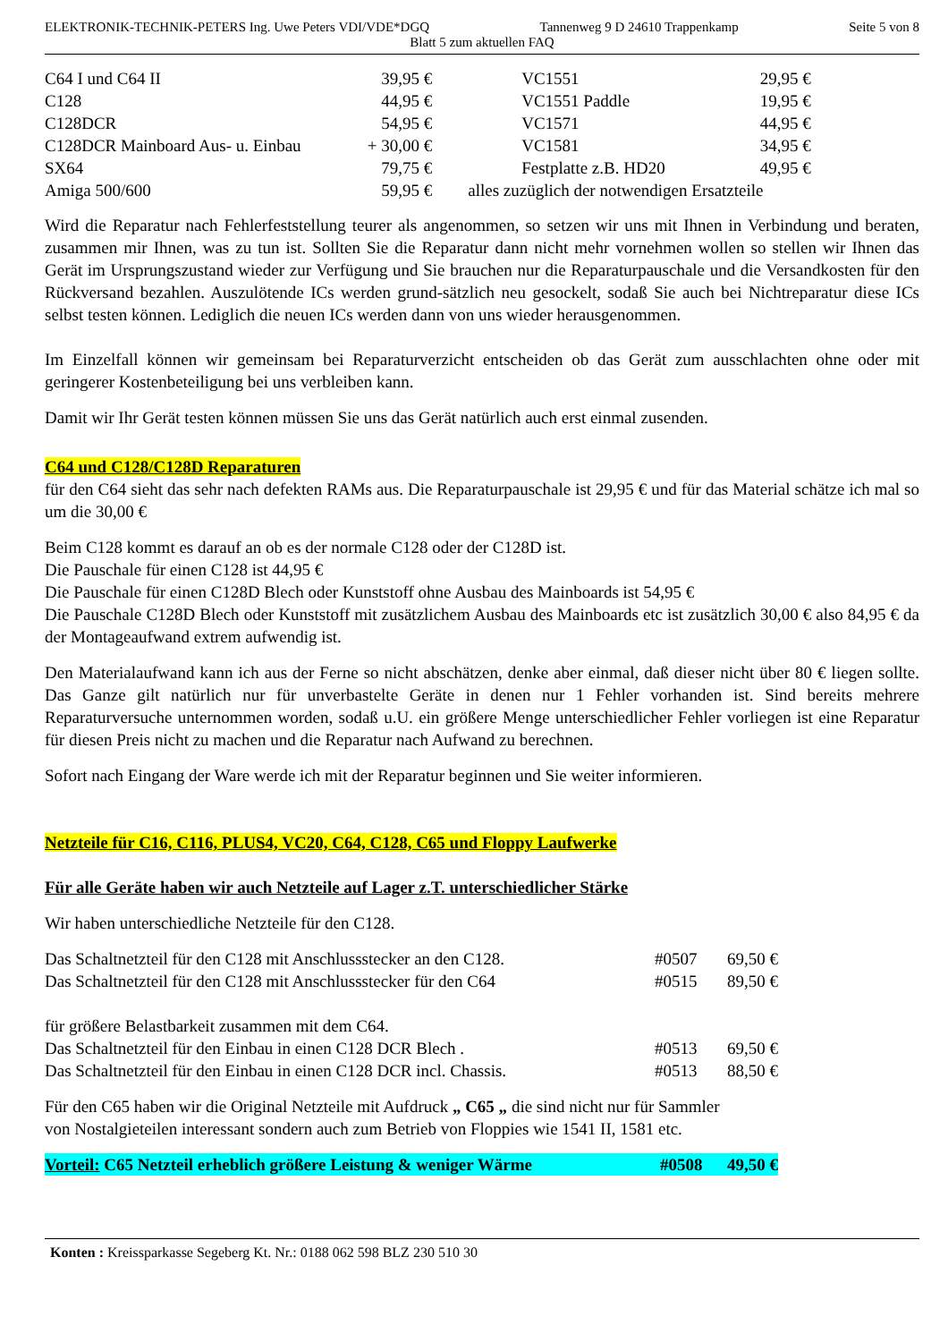ELEKTRONIK-TECHNIK-PETERS Ing. Uwe Peters VDI/VDE*DGQ Tannenweg 9 D 24610 Trappenkamp Seite 5 von 8
Blatt 5 zum aktuellen FAQ
| C64 I und C64 II | 39,95 € | VC1551 | 29,95 € |
| C128 | 44,95 € | VC1551 Paddle | 19,95 € |
| C128DCR | 54,95 € | VC1571 | 44,95 € |
| C128DCR Mainboard Aus- u. Einbau | + 30,00 € | VC1581 | 34,95 € |
| SX64 | 79,75 € | Festplatte z.B. HD20 | 49,95 € |
| Amiga 500/600 | 59,95 € | alles zuzüglich der notwendigen Ersatzteile | |
Wird die Reparatur nach Fehlerfeststellung teurer als angenommen, so setzen wir uns mit Ihnen in Verbindung und beraten, zusammen mir Ihnen, was zu tun ist. Sollten Sie die Reparatur dann nicht mehr vornehmen wollen so stellen wir Ihnen das Gerät im Ursprungszustand wieder zur Verfügung und Sie brauchen nur die Reparaturpauschale und die Versandkosten für den Rückversand bezahlen. Auszulötende ICs werden grund-sätzlich neu gesockelt, sodaß Sie auch bei Nichtreparatur diese ICs selbst testen können. Lediglich die neuen ICs werden dann von uns wieder herausgenommen.
Im Einzelfall können wir gemeinsam bei Reparaturverzicht entscheiden ob das Gerät zum ausschlachten ohne oder mit geringerer Kostenbeteiligung bei uns verbleiben kann.
Damit wir Ihr Gerät testen können müssen Sie uns das Gerät natürlich auch erst einmal zusenden.
C64 und C128/C128D Reparaturen
für den C64 sieht das sehr nach defekten RAMs aus. Die Reparaturpauschale ist 29,95 € und für das Material schätze ich mal so um die 30,00 €
Beim C128 kommt es darauf an ob es der normale C128 oder der C128D ist.
Die Pauschale für einen C128 ist 44,95 €
Die Pauschale für einen C128D Blech oder Kunststoff ohne Ausbau des Mainboards ist 54,95 €
Die Pauschale C128D Blech oder Kunststoff mit zusätzlichem Ausbau des Mainboards etc ist zusätzlich 30,00 € also 84,95 € da der Montageaufwand extrem aufwendig ist.
Den Materialaufwand kann ich aus der Ferne so nicht abschätzen, denke aber einmal, daß dieser nicht über 80 € liegen sollte. Das Ganze gilt natürlich nur für unverbastelte Geräte in denen nur 1 Fehler vorhanden ist. Sind bereits mehrere Reparaturversuche unternommen worden, sodaß u.U. ein größere Menge unterschiedlicher Fehler vorliegen ist eine Reparatur für diesen Preis nicht zu machen und die Reparatur nach Aufwand zu berechnen.
Sofort nach Eingang der Ware werde ich mit der Reparatur beginnen und Sie weiter informieren.
Netzteile für C16, C116, PLUS4, VC20, C64, C128, C65 und Floppy Laufwerke
Für alle Geräte haben wir auch Netzteile auf Lager z.T. unterschiedlicher Stärke
Wir haben unterschiedliche Netzteile für den C128.
| Das Schaltnetzteil für den C128 mit Anschlussstecker an den C128. | #0507 | 69,50 € |
| Das Schaltnetzteil für den C128 mit Anschlussstecker für den C64 | #0515 | 89,50 € |
| für größere Belastbarkeit zusammen mit dem C64. | | |
| Das Schaltnetzteil für den Einbau in einen C128 DCR Blech . | #0513 | 69,50 € |
| Das Schaltnetzteil für den Einbau in einen C128 DCR incl. Chassis. | #0513 | 88,50 € |
Für den C65 haben wir die Original Netzteile mit Aufdruck „ C65 „ die sind nicht nur für Sammler
von Nostalgieteilen interessant sondern auch zum Betrieb von Floppies wie 1541 II, 1581 etc.
| Vorteil: C65 Netzteil erheblich größere Leistung & weniger Wärme | #0508 | 49,50 € |
Konten : Kreissparkasse Segeberg Kt. Nr.: 0188 062 598 BLZ 230 510 30